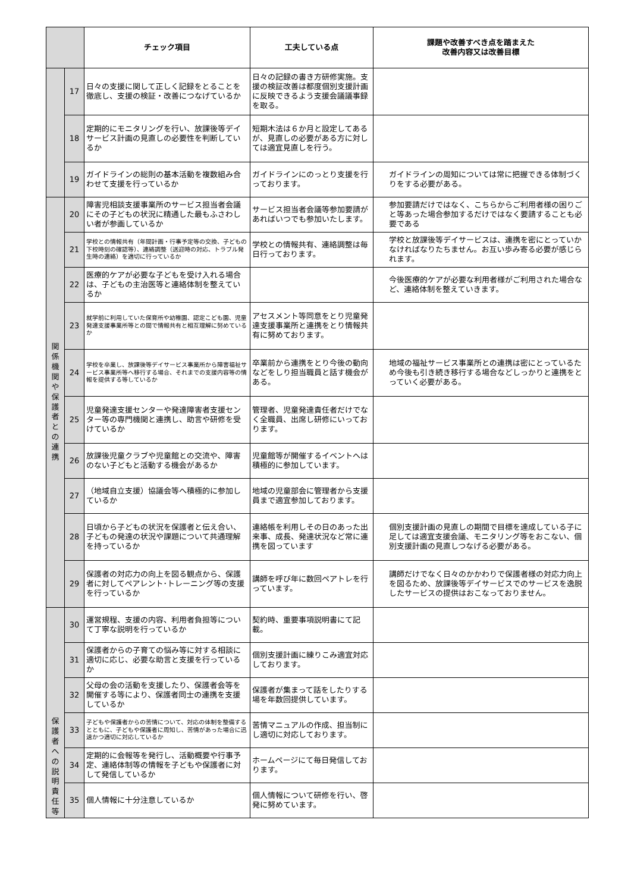| | | チェック項目 | 工夫している点 | 課題や改善すべき点を踏まえた 改善内容又は改善目標 |
| --- | --- | --- | --- | --- |
| | 17 | 日々の支援に関して正しく記録をとることを徹底し、支援の検証・改善につなげているか | 日々の記録の書き方研修実施。支援の検証改善は都度個別支援計画に反映できるよう支援会議議事録を取る。 | |
| | 18 | 定期的にモニタリングを行い、放課後等デイサービス計画の見直しの必要性を判断しているか | 短期木法は６か月と設定してあるが、見直しの必要がある方に対しては適宜見直しを行う。 | |
| | 19 | ガイドラインの総則の基本活動を複数組み合わせて支援を行っているか | ガイドラインにのっとり支援を行っております。 | ガイドラインの周知については常に把握できる体制づくりをする必要がある。 |
| 関 係 機 関 や 保 護 者 と の 連 携 | 20 | 障害児相談支援事業所のサービス担当者会議にその子どもの状況に精通した最もふさわしい者が参画しているか | サービス担当者会議等参加要請があればいつでも参加いたします。 | 参加要請だけではなく、こちらからご利用者様の困りごと等あった場合参加するだけではなく要請することも必要である |
| | 21 | 学校との情報共有（年間計画・行事予定等の交換、子どもの下校時刻の確認等）、連絡調整（送迎時の対応、トラブル発生時の連絡）を適切に行っているか | 学校との情報共有、連絡調整は毎日行っております。 | 学校と放課後等デイサービスは、連携を密にとっていかなければなりたちません。お互い歩み寄る必要が感じられます。 |
| | 22 | 医療的ケアが必要な子どもを受け入れる場合は、子どもの主治医等と連絡体制を整えているか | | 今後医療的ケアが必要な利用者様がご利用された場合など、連絡体制を整えていきます。 |
| | 23 | 就学前に利用していた保育所や幼稚園、認定こども園、児童発達支援事業所等との間で情報共有と相互理解に努めているか | アセスメント等同意をとり児童発達支援事業所と連携をとり情報共有に努めております。 | |
| | 24 | 学校を卒業し、放課後等デイサービス事業所から障害福祉サービス事業所等へ移行する場合、それまでの支援内容等の情報を提供する等しているか | 卒業前から連携をとり今後の動向などをしり担当職員と話す機会がある。 | 地域の福祉サービス事業所との連携は密にとっているため今後も引き続き移行する場合などしっかりと連携をとっていく必要がある。 |
| | 25 | 児童発達支援センターや発達障害者支援センター等の専門機関と連携し、助言や研修を受けているか | 管理者、児童発達責任者だけでなく全職員、出席し研修にいっております。 | |
| | 26 | 放課後児童クラブや児童館との交流や、障害のない子どもと活動する機会があるか | 児童館等が開催するイベントへは積極的に参加しています。 | |
| | 27 | （地域自立支援）協議会等へ積極的に参加しているか | 地域の児童部会に管理者から支援員まで適宜参加しております。 | |
| | 28 | 日頃から子どもの状況を保護者と伝え合い、子どもの発達の状況や課題について共通理解を持っているか | 連絡帳を利用しその日のあった出来事、成長、発達状況など常に連携を図っています | 個別支援計画の見直しの期間で目標を達成している子に足しては適宜支援会議、モニタリング等をおこない、個別支援計画の見直しつなげる必要がある。 |
| | 29 | 保護者の対応力の向上を図る観点から、保護者に対してペアレント･トレーニング等の支援を行っているか | 講師を呼び年に数回ペアトレを行っています。 | 講師だけでなく日々のかかわりで保護者様の対応力向上を図るため、放課後等デイサービスでのサービスを逸脱したサービスの提供はおこなっておりません。 |
| 保 護 者 へ の 説 明 責 任 等 | 30 | 運営規程、支援の内容、利用者負担等について丁寧な説明を行っているか | 契約時、重要事項説明書にて記載。 | |
| | 31 | 保護者からの子育ての悩み等に対する相談に適切に応じ、必要な助言と支援を行っているか | 個別支援計画に練りこみ適宜対応しております。 | |
| | 32 | 父母の会の活動を支援したり、保護者会等を開催する等により、保護者同士の連携を支援しているか | 保護者が集まって話をしたりする場を年数回提供しています。 | |
| | 33 | 子どもや保護者からの苦情について、対応の体制を整備するとともに、子どもや保護者に周知し、苦情があった場合に迅速かつ適切に対応しているか | 苦情マニュアルの作成、担当制にし適切に対応しております。 | |
| | 34 | 定期的に会報等を発行し、活動概要や行事予定、連絡体制等の情報を子どもや保護者に対して発信しているか | ホームページにて毎日発信しております。 | |
| | 35 | 個人情報に十分注意しているか | 個人情報について研修を行い、啓発に努めています。 | |